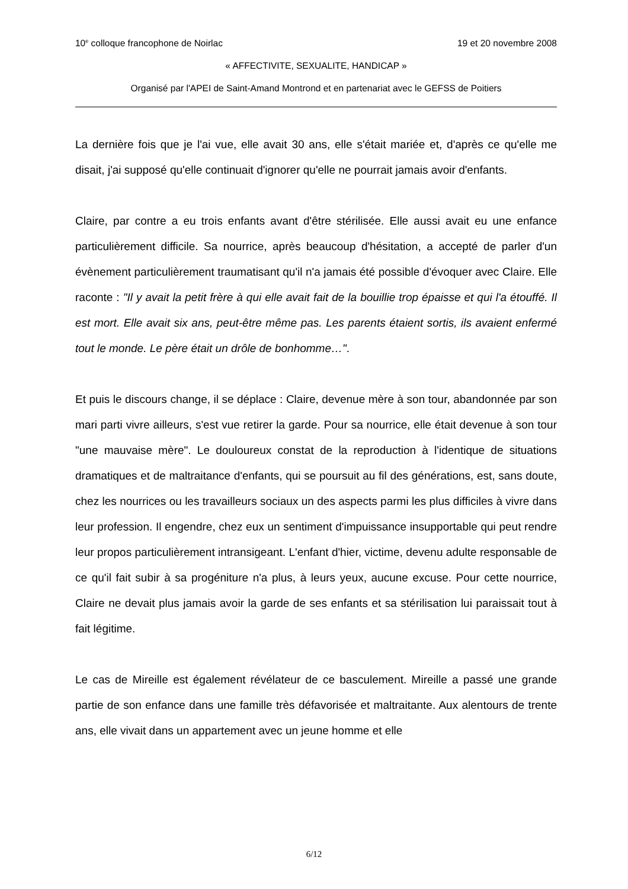10<sup>e</sup> colloque francophone de Noirlac 19 et 20 novembre 2008
« AFFECTIVITE, SEXUALITE, HANDICAP »
Organisé par l'APEI de Saint-Amand Montrond et en partenariat avec le GEFSS de Poitiers
La dernière fois que je l'ai vue, elle avait 30 ans, elle s'était mariée et, d'après ce qu'elle me disait, j'ai supposé qu'elle continuait d'ignorer qu'elle ne pourrait jamais avoir d'enfants.
Claire, par contre a eu trois enfants avant d'être stérilisée. Elle aussi avait eu une enfance particulièrement difficile. Sa nourrice, après beaucoup d'hésitation, a accepté de parler d'un évènement particulièrement traumatisant qu'il n'a jamais été possible d'évoquer avec Claire. Elle raconte : "Il y avait la petit frère à qui elle avait fait de la bouillie trop épaisse et qui l'a étouffé. Il est mort. Elle avait six ans, peut-être même pas. Les parents étaient sortis, ils avaient enfermé tout le monde. Le père était un drôle de bonhomme…".
Et puis le discours change, il se déplace : Claire, devenue mère à son tour, abandonnée par son mari parti vivre ailleurs, s'est vue retirer la garde. Pour sa nourrice, elle était devenue à son tour "une mauvaise mère". Le douloureux constat de la reproduction à l'identique de situations dramatiques et de maltraitance d'enfants, qui se poursuit au fil des générations, est, sans doute, chez les nourrices ou les travailleurs sociaux un des aspects parmi les plus difficiles à vivre dans leur profession. Il engendre, chez eux un sentiment d'impuissance insupportable qui peut rendre leur propos particulièrement intransigeant. L'enfant d'hier, victime, devenu adulte responsable de ce qu'il fait subir à sa progéniture n'a plus, à leurs yeux, aucune excuse. Pour cette nourrice, Claire ne devait plus jamais avoir la garde de ses enfants et sa stérilisation lui paraissait tout à fait légitime.
Le cas de Mireille est également révélateur de ce basculement. Mireille a passé une grande partie de son enfance dans une famille très défavorisée et maltraitante. Aux alentours de trente ans, elle vivait dans un appartement avec un jeune homme et elle
6/12